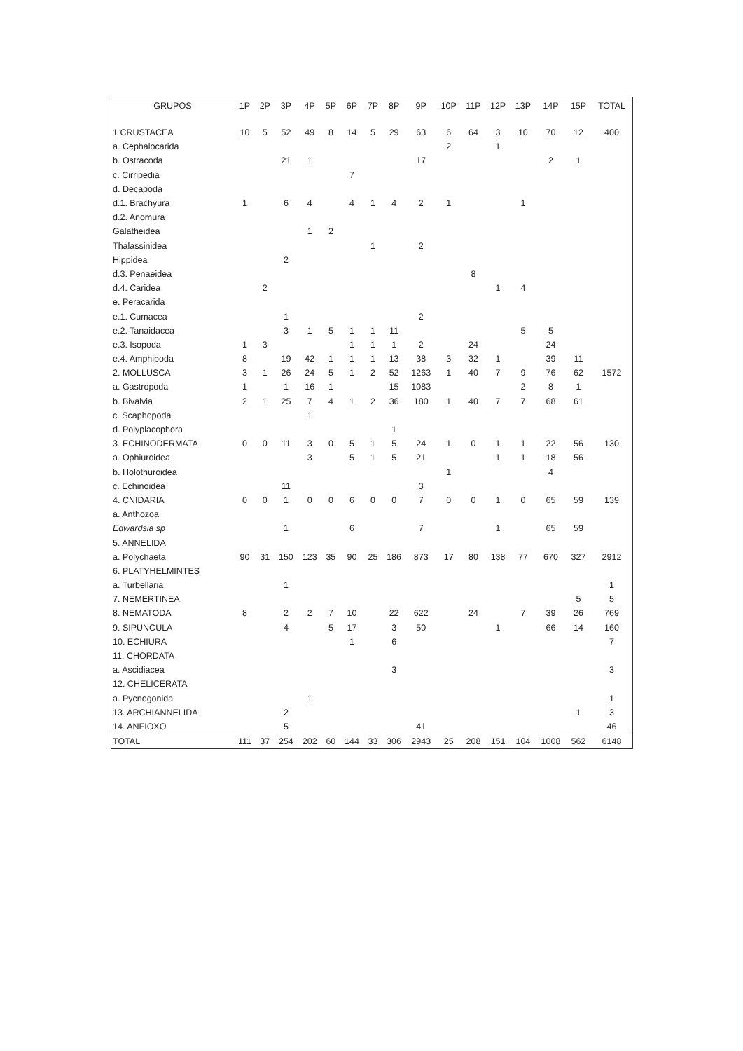| GRUPOS | 1P | 2P | 3P | 4P | 5P | 6P | 7P | 8P | 9P | 10P | 11P | 12P | 13P | 14P | 15P | TOTAL |
| --- | --- | --- | --- | --- | --- | --- | --- | --- | --- | --- | --- | --- | --- | --- | --- | --- |
| 1 CRUSTACEA | 10 | 5 | 52 | 49 | 8 | 14 | 5 | 29 | 63 | 6 | 64 | 3 | 10 | 70 | 12 | 400 |
| a. Cephalocarida | | | | | | | | | | 2 | | 1 | | | | |
| b. Ostracoda | | | 21 | 1 | | | | | 17 | | | | | 2 | 1 | |
| c. Cirripedia | | | | | | 7 | | | | | | | | | | |
| d. Decapoda | | | | | | | | | | | | | | | | |
| d.1. Brachyura | 1 | | 6 | 4 | | 4 | 1 | 4 | 2 | 1 | | | 1 | | | |
| d.2. Anomura | | | | | | | | | | | | | | | | |
| Galatheidea | | | | 1 | 2 | | | | | | | | | | | |
| Thalassinidea | | | | | | | 1 | | 2 | | | | | | | |
| Hippidea | | | 2 | | | | | | | | | | | | | |
| d.3. Penaeidea | | | | | | | | | | | 8 | | | | | |
| d.4. Caridea | | 2 | | | | | | | | | | 1 | 4 | | | |
| e. Peracarida | | | | | | | | | | | | | | | | |
| e.1. Cumacea | | | 1 | | | | | | 2 | | | | | | | |
| e.2. Tanaidacea | | | 3 | 1 | 5 | 1 | 1 | 11 | | | | | 5 | 5 | | |
| e.3. Isopoda | 1 | 3 | | | | 1 | 1 | 1 | 2 | | 24 | | | 24 | | |
| e.4. Amphipoda | 8 | | 19 | 42 | 1 | 1 | 1 | 13 | 38 | 3 | 32 | 1 | | 39 | 11 | |
| 2. MOLLUSCA | 3 | 1 | 26 | 24 | 5 | 1 | 2 | 52 | 1263 | 1 | 40 | 7 | 9 | 76 | 62 | 1572 |
| a. Gastropoda | 1 | | 1 | 16 | 1 | | | 15 | 1083 | | | | 2 | 8 | 1 | |
| b. Bivalvia | 2 | 1 | 25 | 7 | 4 | 1 | 2 | 36 | 180 | 1 | 40 | 7 | 7 | 68 | 61 | |
| c. Scaphopoda | | | | 1 | | | | | | | | | | | | |
| d. Polyplacophora | | | | | | | | 1 | | | | | | | | |
| 3. ECHINODERMATA | 0 | 0 | 11 | 3 | 0 | 5 | 1 | 5 | 24 | 1 | 0 | 1 | 1 | 22 | 56 | 130 |
| a. Ophiuroidea | | | | 3 | | 5 | 1 | 5 | 21 | | | 1 | 1 | 18 | 56 | |
| b. Holothuroidea | | | | | | | | | | 1 | | | | 4 | | |
| c. Echinoidea | | | 11 | | | | | | 3 | | | | | | | |
| 4. CNIDARIA | 0 | 0 | 1 | 0 | 0 | 6 | 0 | 0 | 7 | 0 | 0 | 1 | 0 | 65 | 59 | 139 |
| a. Anthozoa | | | | | | | | | | | | | | | | |
| Edwardsia sp | | | 1 | | | 6 | | | 7 | | | 1 | | 65 | 59 | |
| 5. ANNELIDA | | | | | | | | | | | | | | | | |
| a. Polychaeta | 90 | 31 | 150 | 123 | 35 | 90 | 25 | 186 | 873 | 17 | 80 | 138 | 77 | 670 | 327 | 2912 |
| 6. PLATYHELMINTES | | | | | | | | | | | | | | | | |
| a. Turbellaria | | | 1 | | | | | | | | | | | | | 1 |
| 7. NEMERTINEA | | | | | | | | | | | | | | | 5 | 5 |
| 8. NEMATODA | 8 | | 2 | 2 | 7 | 10 | | 22 | 622 | | 24 | | 7 | 39 | 26 | 769 |
| 9. SIPUNCULA | | | 4 | | 5 | 17 | | 3 | 50 | | | 1 | | 66 | 14 | 160 |
| 10. ECHIURA | | | | | | 1 | | 6 | | | | | | | | 7 |
| 11. CHORDATA | | | | | | | | | | | | | | | | |
| a. Ascidiacea | | | | | | | | 3 | | | | | | | | 3 |
| 12. CHELICERATA | | | | | | | | | | | | | | | | |
| a. Pycnogonida | | | | 1 | | | | | | | | | | | | 1 |
| 13. ARCHIANNELIDA | | | 2 | | | | | | | | | | | | 1 | 3 |
| 14. ANFIOXO | | | 5 | | | | | | 41 | | | | | | | 46 |
| TOTAL | 111 | 37 | 254 | 202 | 60 | 144 | 33 | 306 | 2943 | 25 | 208 | 151 | 104 | 1008 | 562 | 6148 |